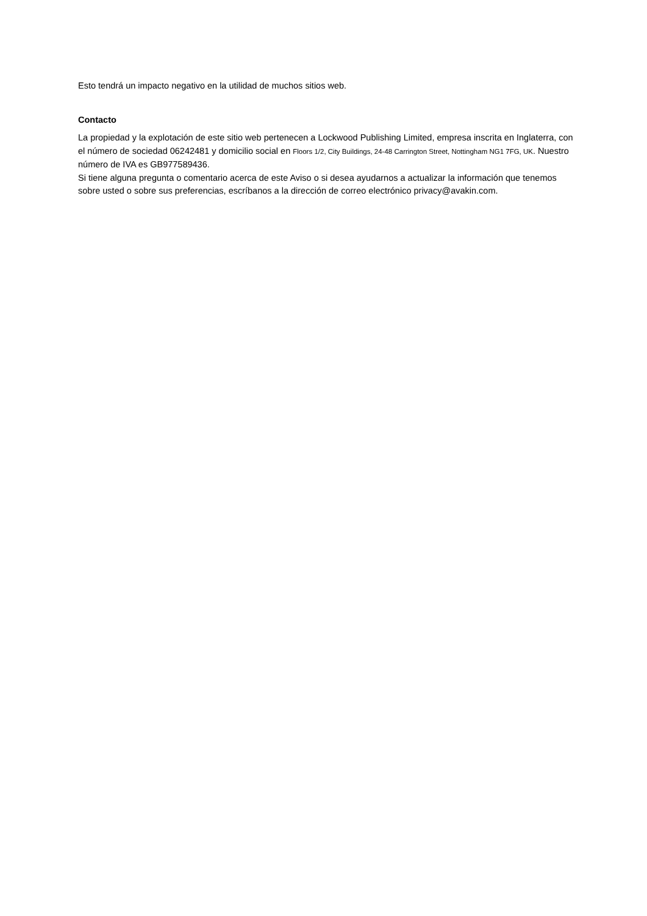Esto tendrá un impacto negativo en la utilidad de muchos sitios web.
Contacto
La propiedad y la explotación de este sitio web pertenecen a Lockwood Publishing Limited, empresa inscrita en Inglaterra, con el número de sociedad 06242481 y domicilio social en Floors 1/2, City Buildings, 24-48 Carrington Street, Nottingham NG1 7FG, UK. Nuestro número de IVA es GB977589436.
Si tiene alguna pregunta o comentario acerca de este Aviso o si desea ayudarnos a actualizar la información que tenemos sobre usted o sobre sus preferencias, escríbanos a la dirección de correo electrónico privacy@avakin.com.